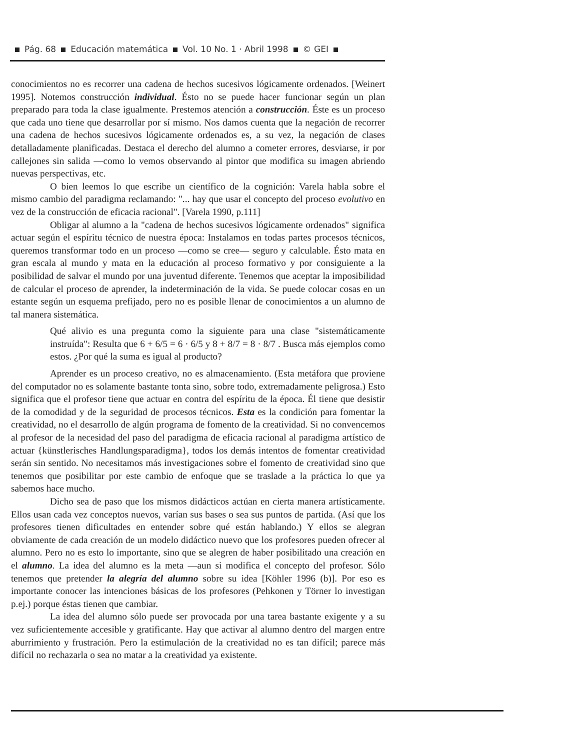Pág. 68 Educación matemática Vol. 10 No. 1 · Abril 1998 © GEI
conocimientos no es recorrer una cadena de hechos sucesivos lógicamente ordenados. [Weinert 1995]. Notemos construcción individual. Ésto no se puede hacer funcionar según un plan preparado para toda la clase igualmente. Prestemos atención a construcción. Éste es un proceso que cada uno tiene que desarrollar por sí mismo. Nos damos cuenta que la negación de recorrer una cadena de hechos sucesivos lógicamente ordenados es, a su vez, la negación de clases detalladamente planificadas. Destaca el derecho del alumno a cometer errores, desviarse, ir por callejones sin salida —como lo vemos observando al pintor que modifica su imagen abriendo nuevas perspectivas, etc.
O bien leemos lo que escribe un científico de la cognición: Varela habla sobre el mismo cambio del paradigma reclamando: "... hay que usar el concepto del proceso evolutivo en vez de la construcción de eficacia racional". [Varela 1990, p.111]
Obligar al alumno a la "cadena de hechos sucesivos lógicamente ordenados" significa actuar según el espíritu técnico de nuestra época: Instalamos en todas partes procesos técnicos, queremos transformar todo en un proceso —como se cree— seguro y calculable. Ésto mata en gran escala al mundo y mata en la educación al proceso formativo y por consiguiente a la posibilidad de salvar el mundo por una juventud diferente. Tenemos que aceptar la imposibilidad de calcular el proceso de aprender, la indeterminación de la vida. Se puede colocar cosas en un estante según un esquema prefijado, pero no es posible llenar de conocimientos a un alumno de tal manera sistemática.
Qué alivio es una pregunta como la siguiente para una clase "sistemáticamente instruída": Resulta que 6 + 6/5 = 6 · 6/5 y 8 + 8/7 = 8 · 8/7 . Busca más ejemplos como estos. ¿Por qué la suma es igual al producto?
Aprender es un proceso creativo, no es almacenamiento. (Esta metáfora que proviene del computador no es solamente bastante tonta sino, sobre todo, extremadamente peligrosa.) Esto significa que el profesor tiene que actuar en contra del espíritu de la época. Él tiene que desistir de la comodidad y de la seguridad de procesos técnicos. Esta es la condición para fomentar la creatividad, no el desarrollo de algún programa de fomento de la creatividad. Si no convencemos al profesor de la necesidad del paso del paradigma de eficacia racional al paradigma artístico de actuar {künstlerisches Handlungsparadigma}, todos los demás intentos de fomentar creatividad serán sin sentido. No necesitamos más investigaciones sobre el fomento de creatividad sino que tenemos que posibilitar por este cambio de enfoque que se traslade a la práctica lo que ya sabemos hace mucho.
Dicho sea de paso que los mismos didácticos actúan en cierta manera artísticamente. Ellos usan cada vez conceptos nuevos, varían sus bases o sea sus puntos de partida. (Así que los profesores tienen dificultades en entender sobre qué están hablando.) Y ellos se alegran obviamente de cada creación de un modelo didáctico nuevo que los profesores pueden ofrecer al alumno. Pero no es esto lo importante, sino que se alegren de haber posibilitado una creación en el alumno. La idea del alumno es la meta —aun si modifica el concepto del profesor. Sólo tenemos que pretender la alegría del alumno sobre su idea [Köhler 1996 (b)]. Por eso es importante conocer las intenciones básicas de los profesores (Pehkonen y Törner lo investigan p.ej.) porque éstas tienen que cambiar.
La idea del alumno sólo puede ser provocada por una tarea bastante exigente y a su vez suficientemente accesible y gratificante. Hay que activar al alumno dentro del margen entre aburrimiento y frustración. Pero la estimulación de la creatividad no es tan difícil; parece más difícil no rechazarla o sea no matar a la creatividad ya existente.